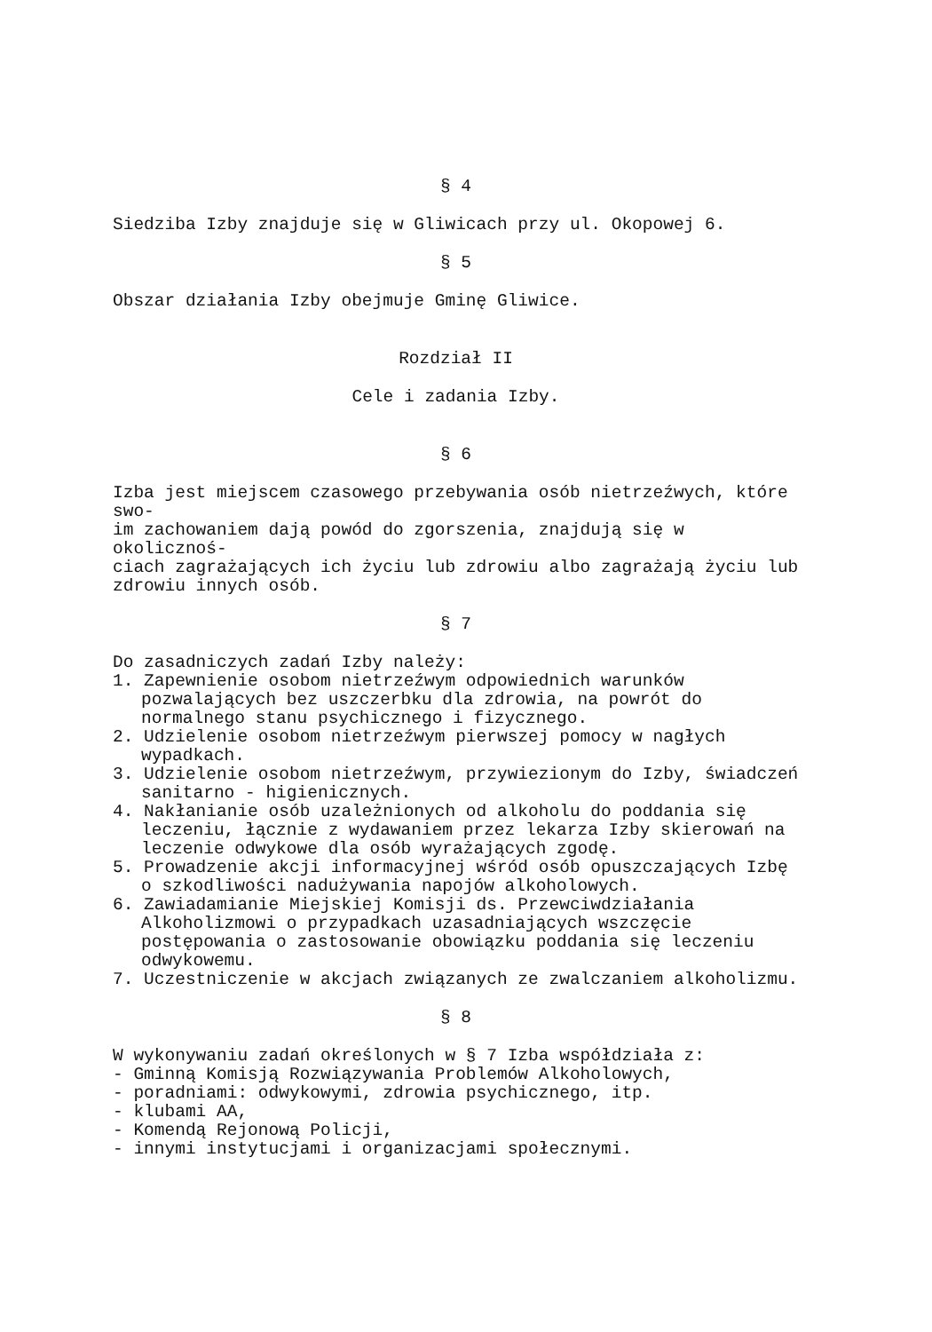§ 4
Siedziba Izby znajduje się w Gliwicach przy ul. Okopowej 6.
§ 5
Obszar działania Izby obejmuje Gminę Gliwice.
Rozdział II
Cele i zadania Izby.
§ 6
Izba jest miejscem czasowego przebywania osób nietrzeźwych, które swo-
im zachowaniem dają powód do zgorszenia, znajdują się w okolicznoś-
ciach zagrażających ich życiu lub zdrowiu albo zagrażają życiu lub
zdrowiu innych osób.
§ 7
Do zasadniczych zadań Izby należy:
1. Zapewnienie osobom nietrzeźwym odpowiednich warunków pozwalających bez uszczerbku dla zdrowia, na powrót do normalnego stanu psychicznego i fizycznego.
2. Udzielenie osobom nietrzeźwym pierwszej pomocy w nagłych wypadkach.
3. Udzielenie osobom nietrzeźwym, przywiezionym do Izby, świadczeń sanitarno - higienicznych.
4. Nakłanianie osób uzależnionych od alkoholu do poddania się leczeniu, łącznie z wydawaniem przez lekarza Izby skierowań na leczenie odwykowe dla osób wyrażających zgodę.
5. Prowadzenie akcji informacyjnej wśród osób opuszczających Izbę o szkodliwości nadużywania napojów alkoholowych.
6. Zawiadamianie Miejskiej Komisji ds. Przewciwdziałania Alkoholizmowi o przypadkach uzasadniających wszczęcie postępowania o zastosowanie obowiązku poddania się leczeniu odwykowemu.
7. Uczestniczenie w akcjach związanych ze zwalczaniem alkoholizmu.
§ 8
W wykonywaniu zadań określonych w § 7 Izba współdziała z:
- Gminną Komisją Rozwiązywania Problemów Alkoholowych,
- poradniami: odwykowymi, zdrowia psychicznego, itp.
- klubami AA,
- Komendą Rejonową Policji,
- innymi instytucjami i organizacjami społecznymi.